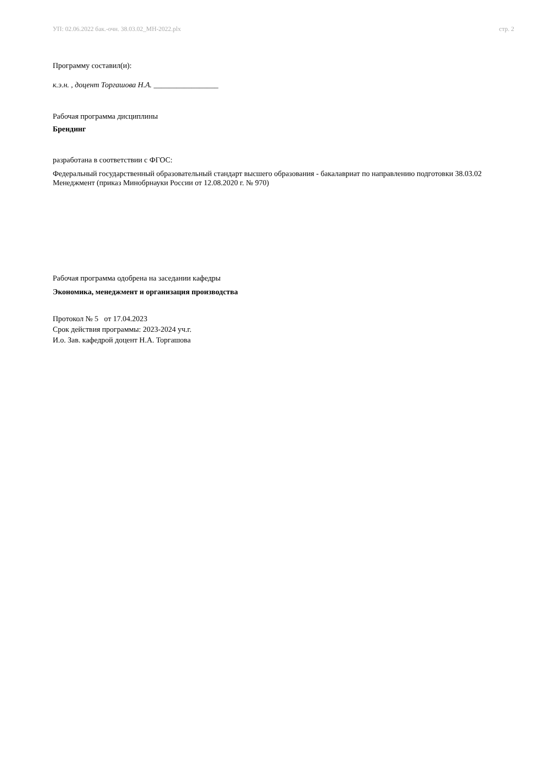УП: 02.06.2022 бак.-очн. 38.03.02_МН-2022.plx стр. 2
Программу составил(и):
к.э.н. , доцент Торгашова Н.А. _________________
Рабочая программа дисциплины
Брендинг
разработана в соответствии с ФГОС:
Федеральный государственный образовательный стандарт высшего образования - бакалавриат по направлению подготовки 38.03.02 Менеджмент (приказ Минобрнауки России от 12.08.2020 г. № 970)
Рабочая программа одобрена на заседании кафедры
Экономика, менеджмент и организация производства
Протокол № 5 от 17.04.2023
Срок действия программы: 2023-2024 уч.г.
И.о. Зав. кафедрой доцент Н.А. Торгашова